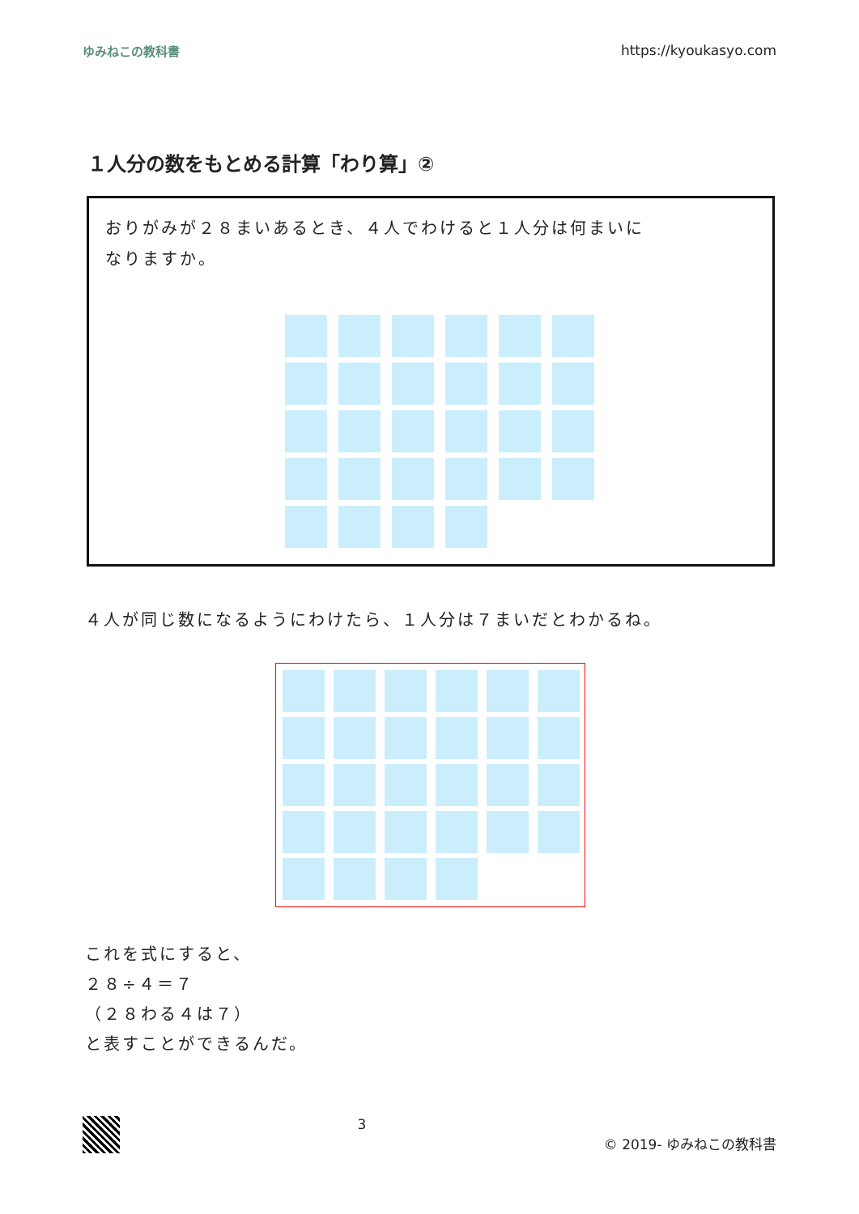ゆみねこの教科書 https://kyoukasyo.com
１人分の数をもとめる計算「わり算」②
おりがみが２８まいあるとき、４人でわけると１人分は何まいに
なりますか。
４人が同じ数になるようにわけたら、１人分は７まいだとわかるね。
これを式にすると、
２８÷４＝７
（２８わる４は７）
と表すことができるんだ。
3 © 2019- ゆみねこの教科書